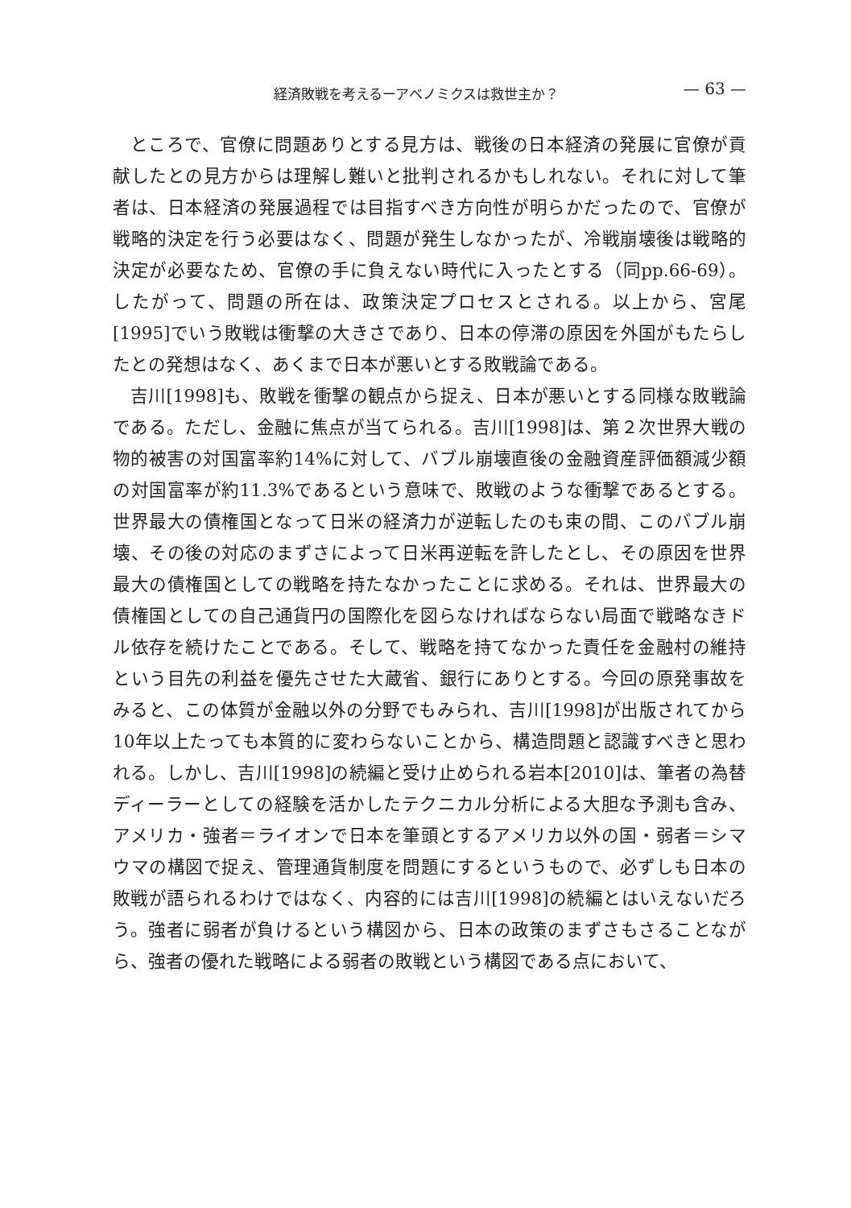経済敗戦を考えるーアベノミクスは救世主か？ — 63 —
ところで、官僚に問題ありとする見方は、戦後の日本経済の発展に官僚が貢献したとの見方からは理解し難いと批判されるかもしれない。それに対して筆者は、日本経済の発展過程では目指すべき方向性が明らかだったので、官僚が戦略的決定を行う必要はなく、問題が発生しなかったが、冷戦崩壊後は戦略的決定が必要なため、官僚の手に負えない時代に入ったとする（同pp.66-69）。したがって、問題の所在は、政策決定プロセスとされる。以上から、宮尾[1995]でいう敗戦は衝撃の大きさであり、日本の停滞の原因を外国がもたらしたとの発想はなく、あくまで日本が悪いとする敗戦論である。
吉川[1998]も、敗戦を衝撃の観点から捉え、日本が悪いとする同様な敗戦論である。ただし、金融に焦点が当てられる。吉川[1998]は、第２次世界大戦の物的被害の対国富率約14%に対して、バブル崩壊直後の金融資産評価額減少額の対国富率が約11.3%であるという意味で、敗戦のような衝撃であるとする。世界最大の債権国となって日米の経済力が逆転したのも束の間、このバブル崩壊、その後の対応のまずさによって日米再逆転を許したとし、その原因を世界最大の債権国としての戦略を持たなかったことに求める。それは、世界最大の債権国としての自己通貨円の国際化を図らなければならない局面で戦略なきドル依存を続けたことである。そして、戦略を持てなかった責任を金融村の維持という目先の利益を優先させた大蔵省、銀行にありとする。今回の原発事故をみると、この体質が金融以外の分野でもみられ、吉川[1998]が出版されてから10年以上たっても本質的に変わらないことから、構造問題と認識すべきと思われる。しかし、吉川[1998]の続編と受け止められる岩本[2010]は、筆者の為替ディーラーとしての経験を活かしたテクニカル分析による大胆な予測も含み、アメリカ・強者＝ライオンで日本を筆頭とするアメリカ以外の国・弱者＝シマウマの構図で捉え、管理通貨制度を問題にするというもので、必ずしも日本の敗戦が語られるわけではなく、内容的には吉川[1998]の続編とはいえないだろう。強者に弱者が負けるという構図から、日本の政策のまずさもさることながら、強者の優れた戦略による弱者の敗戦という構図である点において、